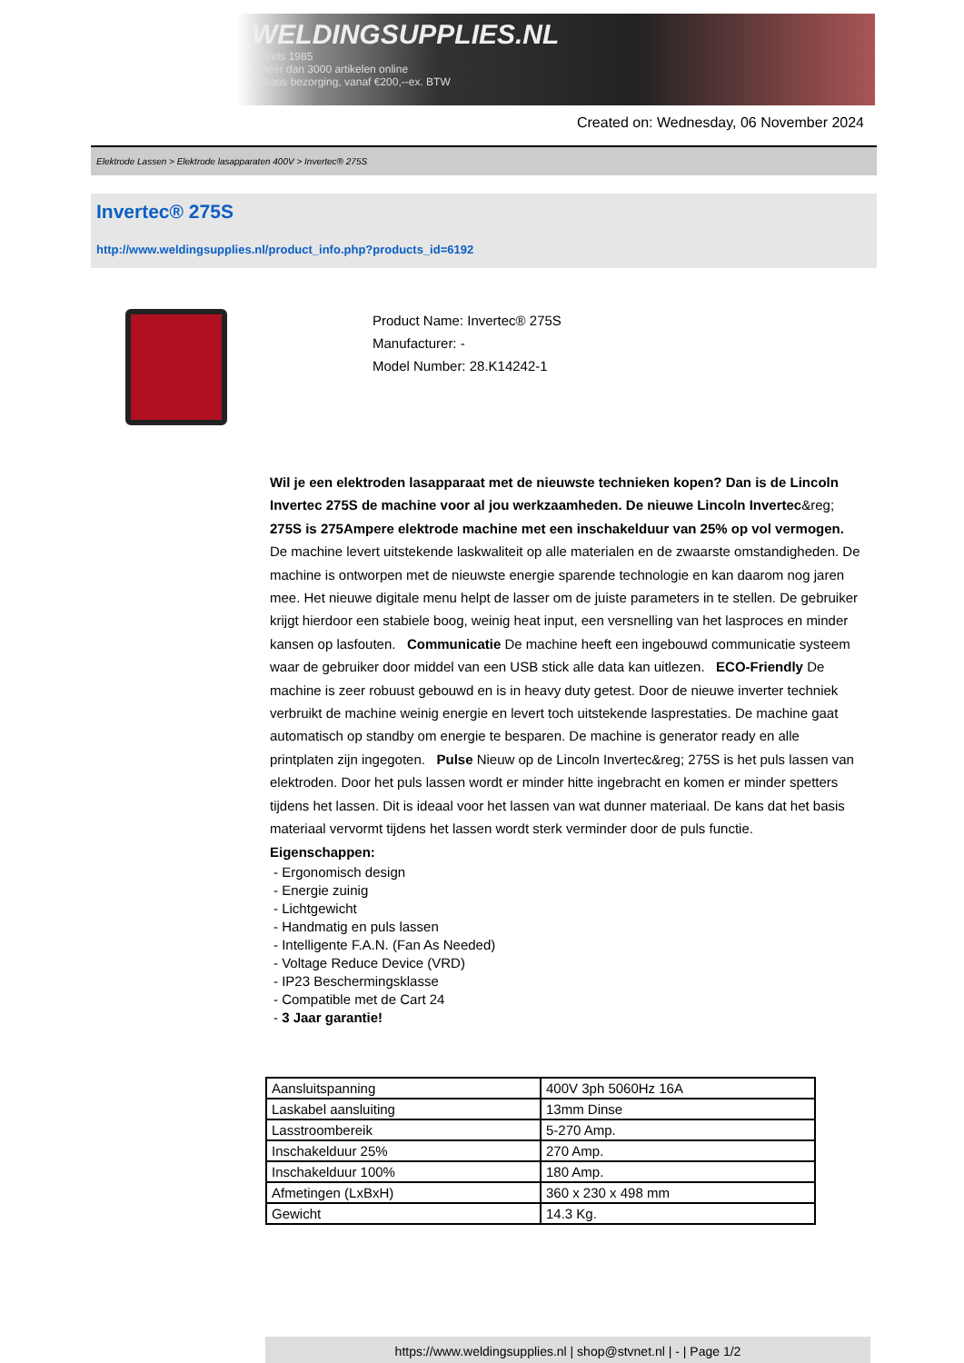WELDINGSUPPLIES.NL
- Sinds 1985
- Méér dan 3000 artikelen online
- Gratis bezorging, vanaf €200,--ex. BTW
Created on: Wednesday, 06 November 2024
Elektrode Lassen > Elektrode lasapparaten 400V > Invertec® 275S
Invertec® 275S
http://www.weldingsupplies.nl/product_info.php?products_id=6192
Product Name: Invertec® 275S
Manufacturer: -
Model Number: 28.K14242-1
Wil je een elektroden lasapparaat met de nieuwste technieken kopen? Dan is de Lincoln Invertec 275S de machine voor al jou werkzaamheden. De nieuwe Lincoln Invertec&reg; 275S is 275Ampere elektrode machine met een inschakelduur van 25% op vol vermogen. De machine levert uitstekende laskwaliteit op alle materialen en de zwaarste omstandigheden. De machine is ontworpen met de nieuwste energie sparende technologie en kan daarom nog jaren mee. Het nieuwe digitale menu helpt de lasser om de juiste parameters in te stellen. De gebruiker krijgt hierdoor een stabiele boog, weinig heat input, een versnelling van het lasproces en minder kansen op lasfouten. Communicatie De machine heeft een ingebouwd communicatie systeem waar de gebruiker door middel van een USB stick alle data kan uitlezen. ECO-Friendly De machine is zeer robuust gebouwd en is in heavy duty getest. Door de nieuwe inverter techniek verbruikt de machine weinig energie en levert toch uitstekende lasprestaties. De machine gaat automatisch op standby om energie te besparen. De machine is generator ready en alle printplaten zijn ingegoten. Pulse Nieuw op de Lincoln Invertec&reg; 275S is het puls lassen van elektroden. Door het puls lassen wordt er minder hitte ingebracht en komen er minder spetters tijdens het lassen. Dit is ideaal voor het lassen van wat dunner materiaal. De kans dat het basis materiaal vervormt tijdens het lassen wordt sterk verminder door de puls functie. Eigenschappen:
- Ergonomisch design
- Energie zuinig
- Lichtgewicht
- Handmatig en puls lassen
- Intelligente F.A.N. (Fan As Needed)
- Voltage Reduce Device (VRD)
- IP23 Beschermingsklasse
- Compatible met de Cart 24
- 3 Jaar garantie!
| Aansluitspanning | 400V 3ph 5060Hz 16A |
| Laskabel aansluiting | 13mm Dinse |
| Lasstroombereik | 5-270 Amp. |
| Inschakelduur 25% | 270 Amp. |
| Inschakelduur 100% | 180 Amp. |
| Afmetingen (LxBxH) | 360 x 230 x 498 mm |
| Gewicht | 14.3 Kg. |
https://www.weldingsupplies.nl | shop@stvnet.nl | - | Page 1/2